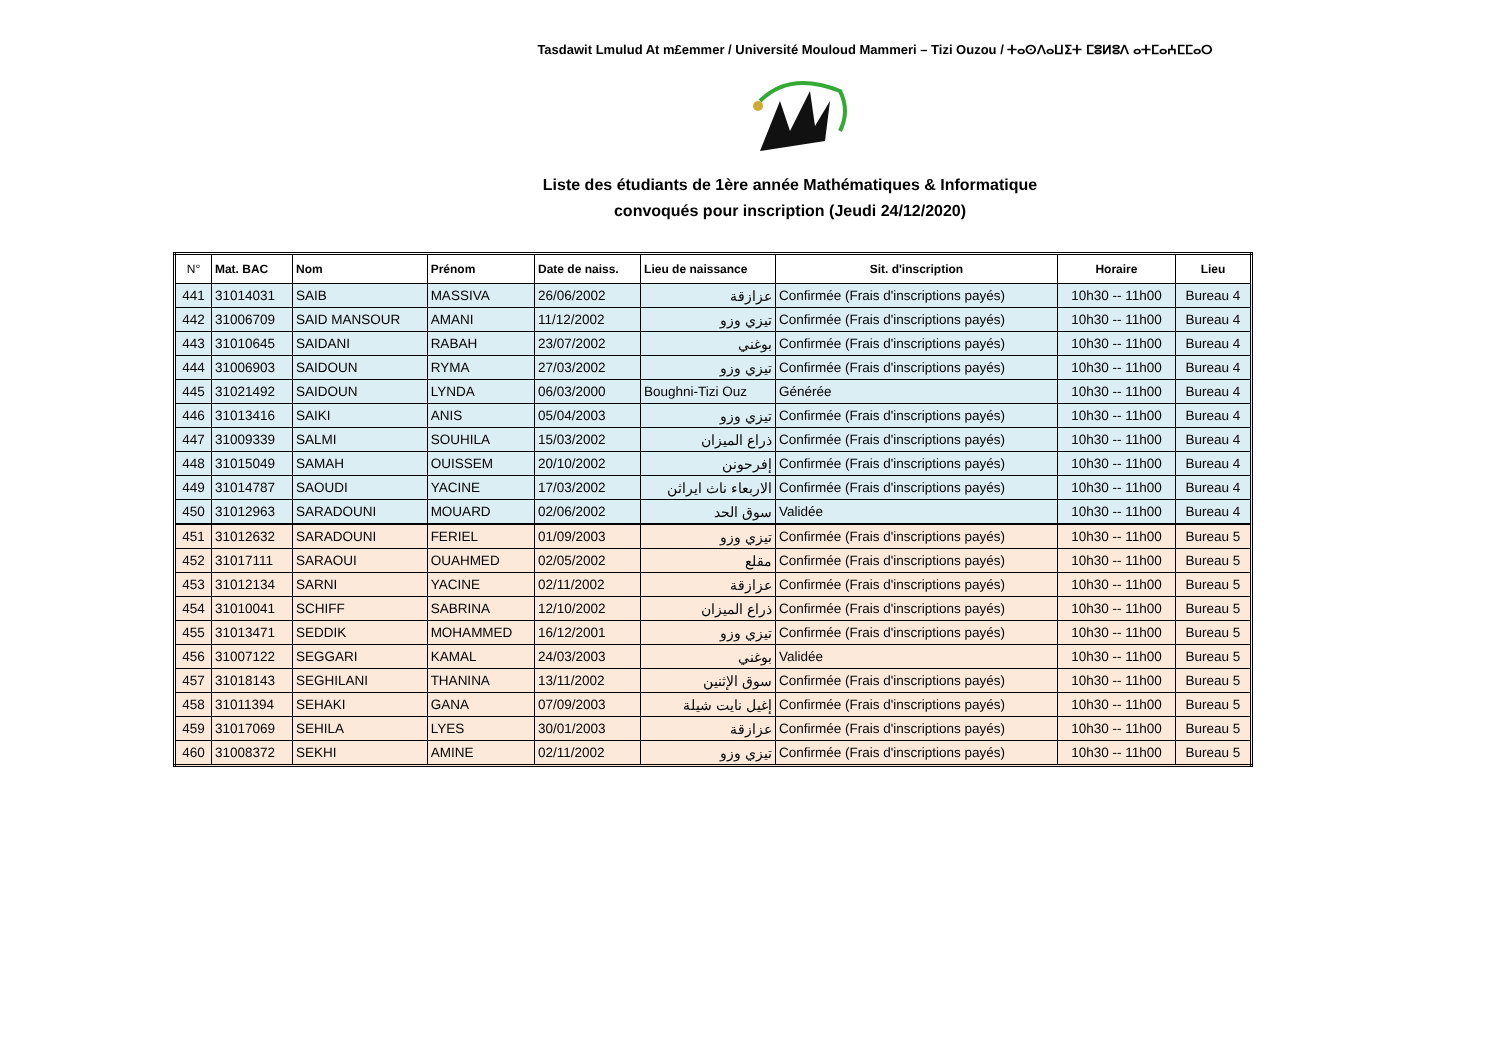Tasdawit Lmulud At m£emmer / Université Mouloud Mammeri – Tizi Ouzou / ⵜⴰⵙⴷⴰⵡⵉⵜ ⵎⵓⵍⵓⴷ ⴰⵜⵎⴰⵄⵎⵎⴰⵔ
Liste des étudiants de 1ère année Mathématiques & Informatique
convoqués pour inscription (Jeudi 24/12/2020)
| N° | Mat. BAC | Nom | Prénom | Date de naiss. | Lieu de naissance | Sit. d'inscription | Horaire | Lieu |
| --- | --- | --- | --- | --- | --- | --- | --- | --- |
| 441 | 31014031 | SAIB | MASSIVA | 26/06/2002 | عزازقة | Confirmée (Frais d'inscriptions payés) | 10h30 -- 11h00 | Bureau 4 |
| 442 | 31006709 | SAID MANSOUR | AMANI | 11/12/2002 | تيزي وزو | Confirmée (Frais d'inscriptions payés) | 10h30 -- 11h00 | Bureau 4 |
| 443 | 31010645 | SAIDANI | RABAH | 23/07/2002 | بوغني | Confirmée (Frais d'inscriptions payés) | 10h30 -- 11h00 | Bureau 4 |
| 444 | 31006903 | SAIDOUN | RYMA | 27/03/2002 | تيزي وزو | Confirmée (Frais d'inscriptions payés) | 10h30 -- 11h00 | Bureau 4 |
| 445 | 31021492 | SAIDOUN | LYNDA | 06/03/2000 | Boughni-Tizi Ouz | Générée | 10h30 -- 11h00 | Bureau 4 |
| 446 | 31013416 | SAIKI | ANIS | 05/04/2003 | تيزي وزو | Confirmée (Frais d'inscriptions payés) | 10h30 -- 11h00 | Bureau 4 |
| 447 | 31009339 | SALMI | SOUHILA | 15/03/2002 | ذراع الميزان | Confirmée (Frais d'inscriptions payés) | 10h30 -- 11h00 | Bureau 4 |
| 448 | 31015049 | SAMAH | OUISSEM | 20/10/2002 | إفرحونن | Confirmée (Frais d'inscriptions payés) | 10h30 -- 11h00 | Bureau 4 |
| 449 | 31014787 | SAOUDI | YACINE | 17/03/2002 | الاربعاء ناث ايراثن | Confirmée (Frais d'inscriptions payés) | 10h30 -- 11h00 | Bureau 4 |
| 450 | 31012963 | SARADOUNI | MOUARD | 02/06/2002 | سوق الحد | Validée | 10h30 -- 11h00 | Bureau 4 |
| 451 | 31012632 | SARADOUNI | FERIEL | 01/09/2003 | تيزي وزو | Confirmée (Frais d'inscriptions payés) | 10h30 -- 11h00 | Bureau 5 |
| 452 | 31017111 | SARAOUI | OUAHMED | 02/05/2002 | مقلع | Confirmée (Frais d'inscriptions payés) | 10h30 -- 11h00 | Bureau 5 |
| 453 | 31012134 | SARNI | YACINE | 02/11/2002 | عزازقة | Confirmée (Frais d'inscriptions payés) | 10h30 -- 11h00 | Bureau 5 |
| 454 | 31010041 | SCHIFF | SABRINA | 12/10/2002 | ذراع الميزان | Confirmée (Frais d'inscriptions payés) | 10h30 -- 11h00 | Bureau 5 |
| 455 | 31013471 | SEDDIK | MOHAMMED | 16/12/2001 | تيزي وزو | Confirmée (Frais d'inscriptions payés) | 10h30 -- 11h00 | Bureau 5 |
| 456 | 31007122 | SEGGARI | KAMAL | 24/03/2003 | بوغني | Validée | 10h30 -- 11h00 | Bureau 5 |
| 457 | 31018143 | SEGHILANI | THANINA | 13/11/2002 | سوق الإثنين | Confirmée (Frais d'inscriptions payés) | 10h30 -- 11h00 | Bureau 5 |
| 458 | 31011394 | SEHAKI | GANA | 07/09/2003 | إغيل نايت شيلة | Confirmée (Frais d'inscriptions payés) | 10h30 -- 11h00 | Bureau 5 |
| 459 | 31017069 | SEHILA | LYES | 30/01/2003 | عزازقة | Confirmée (Frais d'inscriptions payés) | 10h30 -- 11h00 | Bureau 5 |
| 460 | 31008372 | SEKHI | AMINE | 02/11/2002 | تيزي وزو | Confirmée (Frais d'inscriptions payés) | 10h30 -- 11h00 | Bureau 5 |